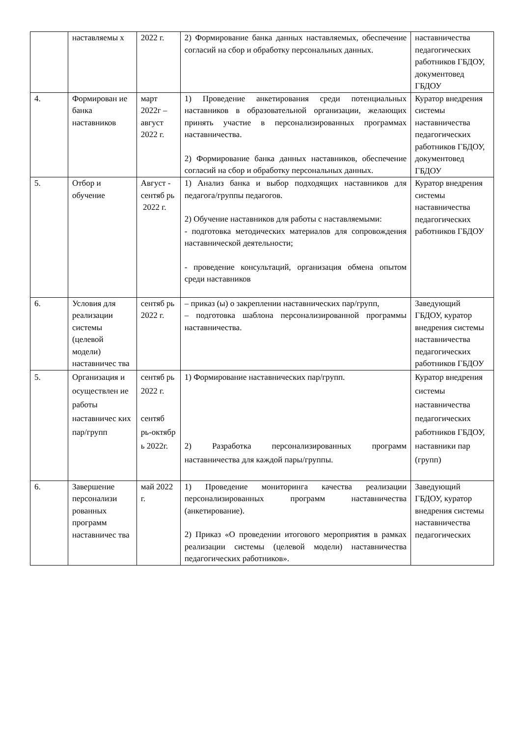| | наставляемы х | 2022 г. | 2) Формирование банка данных наставляемых, обеспечение согласий на сбор и обработку персональных данных. | наставничества педагогических работников ГБДОУ, документовед ГБДОУ |
| 4. | Формирован ие банка наставников | март 2022г – август 2022 г. | 1) Проведение анкетирования среди потенциальных наставников в образовательной организации, желающих принять участие в персонализированных программах наставничества. 2) Формирование банка данных наставников, обеспечение согласий на сбор и обработку персональных данных. | Куратор внедрения системы наставничества педагогических работников ГБДОУ, документовед ГБДОУ |
| 5. | Отбор и обучение | Август - сентяб рь 2022 г. | 1) Анализ банка и выбор подходящих наставников для педагога/группы педагогов. 2) Обучение наставников для работы с наставляемыми: - подготовка методических материалов для сопровождения наставнической деятельности; - проведение консультаций, организация обмена опытом среди наставников | Куратор внедрения системы наставничества педагогических работников ГБДОУ |
| 6. | Условия для реализации системы (целевой модели) наставничес тва | сентяб рь 2022 г. | – приказ (ы) о закреплении наставнических пар/групп, – подготовка шаблона персонализированной программы наставничества. | Заведующий ГБДОУ, куратор внедрения системы наставничества педагогических работников ГБДОУ |
| 5. | Организация и осуществлен ие работы наставничес ких пар/групп | сентяб рь 2022 г. сентяб рь-октябр ь 2022г. | 1) Формирование наставнических пар/групп. 2) Разработка персонализированных программ наставничества для каждой пары/группы. | Куратор внедрения системы наставничества педагогических работников ГБДОУ, наставники пар (групп) |
| 6. | Завершение персонализи рованных программ наставничес тва | май 2022 г. | 1) Проведение мониторинга качества реализации персонализированных программ наставничества (анкетирование). 2) Приказ «О проведении итогового мероприятия в рамках реализации системы (целевой модели) наставничества педагогических работников». | Заведующий ГБДОУ, куратор внедрения системы наставничества педагогических |